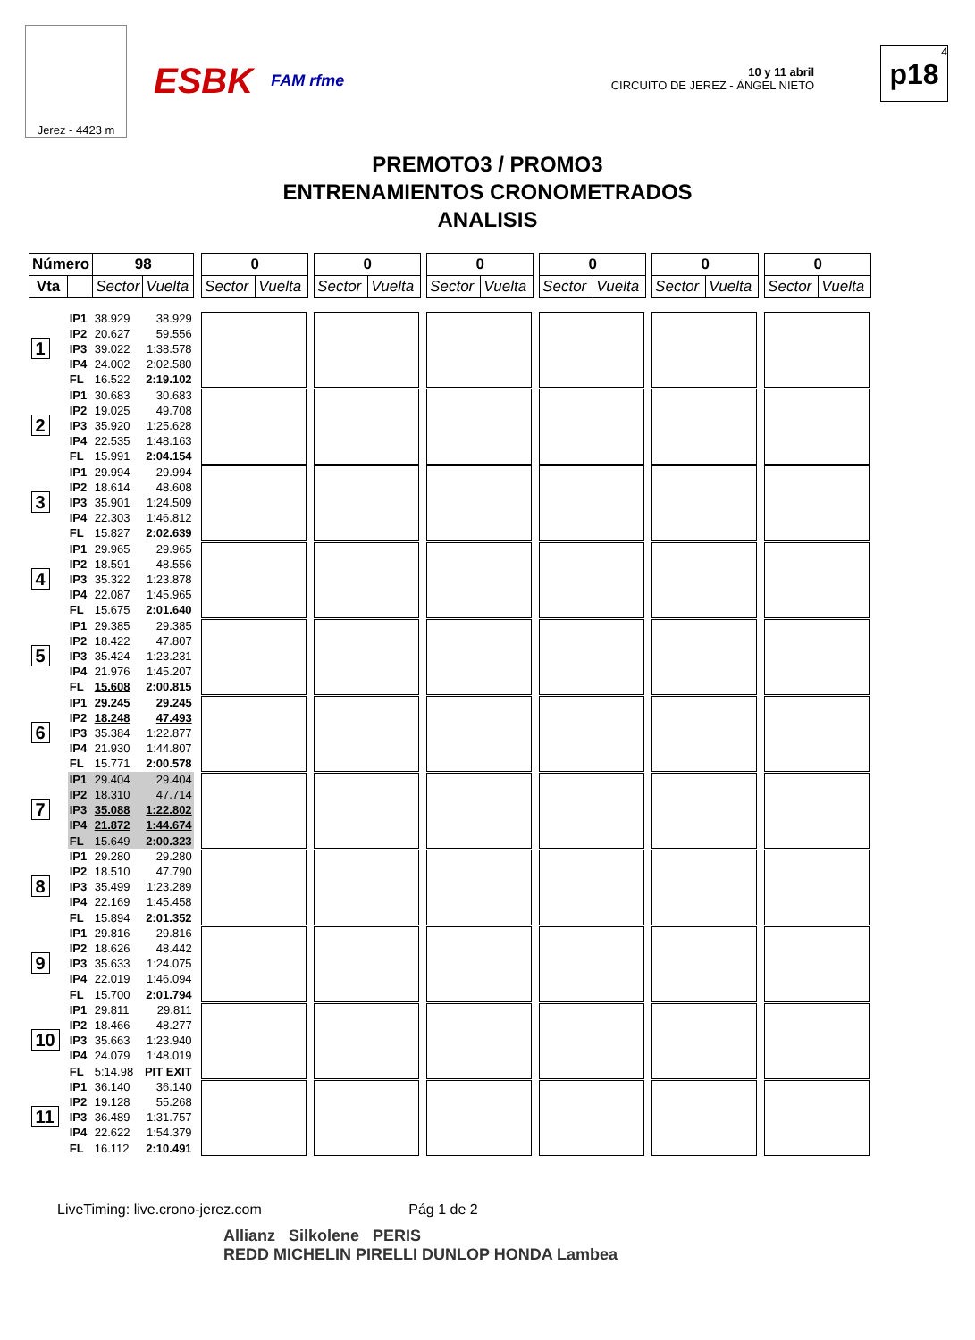Jerez - 4423 m
ESBK FAM rfme
10 y 11 abril
CIRCUITO DE JEREZ - ÁNGEL NIETO
4
p18
PREMOTO3 / PROMO3
ENTRENAMIENTOS CRONOMETRADOS
ANALISIS
| Número | | 98 | |
| --- | --- | --- | --- |
| Vta | | Sector | Vuelta |
| 1 | IP1 | 38.929 | 38.929 |
| | IP2 | 20.627 | 59.556 |
| | IP3 | 39.022 | 1:38.578 |
| | IP4 | 24.002 | 2:02.580 |
| | FL | 16.522 | 2:19.102 |
| 2 | IP1 | 30.683 | 30.683 |
| | IP2 | 19.025 | 49.708 |
| | IP3 | 35.920 | 1:25.628 |
| | IP4 | 22.535 | 1:48.163 |
| | FL | 15.991 | 2:04.154 |
| 3 | IP1 | 29.994 | 29.994 |
| | IP2 | 18.614 | 48.608 |
| | IP3 | 35.901 | 1:24.509 |
| | IP4 | 22.303 | 1:46.812 |
| | FL | 15.827 | 2:02.639 |
| 4 | IP1 | 29.965 | 29.965 |
| | IP2 | 18.591 | 48.556 |
| | IP3 | 35.322 | 1:23.878 |
| | IP4 | 22.087 | 1:45.965 |
| | FL | 15.675 | 2:01.640 |
| 5 | IP1 | 29.385 | 29.385 |
| | IP2 | 18.422 | 47.807 |
| | IP3 | 35.424 | 1:23.231 |
| | IP4 | 21.976 | 1:45.207 |
| | FL | 15.608 | 2:00.815 |
| 6 | IP1 | 29.245 | 29.245 |
| | IP2 | 18.248 | 47.493 |
| | IP3 | 35.384 | 1:22.877 |
| | IP4 | 21.930 | 1:44.807 |
| | FL | 15.771 | 2:00.578 |
| 7 | IP1 | 29.404 | 29.404 |
| | IP2 | 18.310 | 47.714 |
| | IP3 | 35.088 | 1:22.802 |
| | IP4 | 21.872 | 1:44.674 |
| | FL | 15.649 | 2:00.323 |
| 8 | IP1 | 29.280 | 29.280 |
| | IP2 | 18.510 | 47.790 |
| | IP3 | 35.499 | 1:23.289 |
| | IP4 | 22.169 | 1:45.458 |
| | FL | 15.894 | 2:01.352 |
| 9 | IP1 | 29.816 | 29.816 |
| | IP2 | 18.626 | 48.442 |
| | IP3 | 35.633 | 1:24.075 |
| | IP4 | 22.019 | 1:46.094 |
| | FL | 15.700 | 2:01.794 |
| 10 | IP1 | 29.811 | 29.811 |
| | IP2 | 18.466 | 48.277 |
| | IP3 | 35.663 | 1:23.940 |
| | IP4 | 24.079 | 1:48.019 |
| | FL | 5:14.98 | PIT EXIT |
| 11 | IP1 | 36.140 | 36.140 |
| | IP2 | 19.128 | 55.268 |
| | IP3 | 36.489 | 1:31.757 |
| | IP4 | 22.622 | 1:54.379 |
| | FL | 16.112 | 2:10.491 |
| 0 | |
| --- | --- |
| Sector | Vuelta |
| 0 | |
| --- | --- |
| Sector | Vuelta |
| 0 | |
| --- | --- |
| Sector | Vuelta |
| 0 | |
| --- | --- |
| Sector | Vuelta |
| 0 | |
| --- | --- |
| Sector | Vuelta |
| 0 | |
| --- | --- |
| Sector | Vuelta |
LiveTiming: live.crono-jerez.com Pág 1 de 2
Allianz Silkolene PERIS
REDD MICHELIN PIRELLI DUNLOP HONDA Lambea